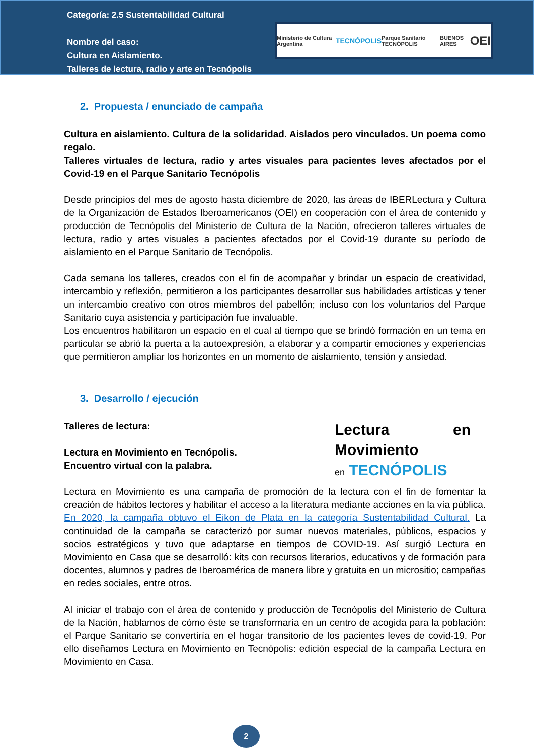Categoría: 2.5 Sustentabilidad Cultural
Nombre del caso:
Cultura en Aislamiento.
Talleres de lectura, radio y arte en Tecnópolis
Ministerio de Cultura Argentina TECNÓPOLIS Parque Sanitario TECNÓPOLIS BUENOS AIRES OEI
2. Propuesta / enunciado de campaña
Cultura en aislamiento. Cultura de la solidaridad. Aislados pero vinculados. Un poema como regalo.
Talleres virtuales de lectura, radio y artes visuales para pacientes leves afectados por el Covid-19 en el Parque Sanitario Tecnópolis
Desde principios del mes de agosto hasta diciembre de 2020, las áreas de IBERLectura y Cultura de la Organización de Estados Iberoamericanos (OEI) en cooperación con el área de contenido y producción de Tecnópolis del Ministerio de Cultura de la Nación, ofrecieron talleres virtuales de lectura, radio y artes visuales a pacientes afectados por el Covid-19 durante su período de aislamiento en el Parque Sanitario de Tecnópolis.
Cada semana los talleres, creados con el fin de acompañar y brindar un espacio de creatividad, intercambio y reflexión, permitieron a los participantes desarrollar sus habilidades artísticas y tener un intercambio creativo con otros miembros del pabellón; incluso con los voluntarios del Parque Sanitario cuya asistencia y participación fue invaluable.
Los encuentros habilitaron un espacio en el cual al tiempo que se brindó formación en un tema en particular se abrió la puerta a la autoexpresión, a elaborar y a compartir emociones y experiencias que permitieron ampliar los horizontes en un momento de aislamiento, tensión y ansiedad.
3. Desarrollo / ejecución
Talleres de lectura:
Lectura en Movimiento en Tecnópolis.
Encuentro virtual con la palabra.
Lectura en Movimiento
en TECNÓPOLIS
Lectura en Movimiento es una campaña de promoción de la lectura con el fin de fomentar la creación de hábitos lectores y habilitar el acceso a la literatura mediante acciones en la vía pública. En 2020, la campaña obtuvo el Eikon de Plata en la categoría Sustentabilidad Cultural. La continuidad de la campaña se caracterizó por sumar nuevos materiales, públicos, espacios y socios estratégicos y tuvo que adaptarse en tiempos de COVID-19. Así surgió Lectura en Movimiento en Casa que se desarrolló: kits con recursos literarios, educativos y de formación para docentes, alumnos y padres de Iberoamérica de manera libre y gratuita en un micrositio; campañas en redes sociales, entre otros.
Al iniciar el trabajo con el área de contenido y producción de Tecnópolis del Ministerio de Cultura de la Nación, hablamos de cómo éste se transformaría en un centro de acogida para la población: el Parque Sanitario se convertiría en el hogar transitorio de los pacientes leves de covid-19. Por ello diseñamos Lectura en Movimiento en Tecnópolis: edición especial de la campaña Lectura en Movimiento en Casa.
2